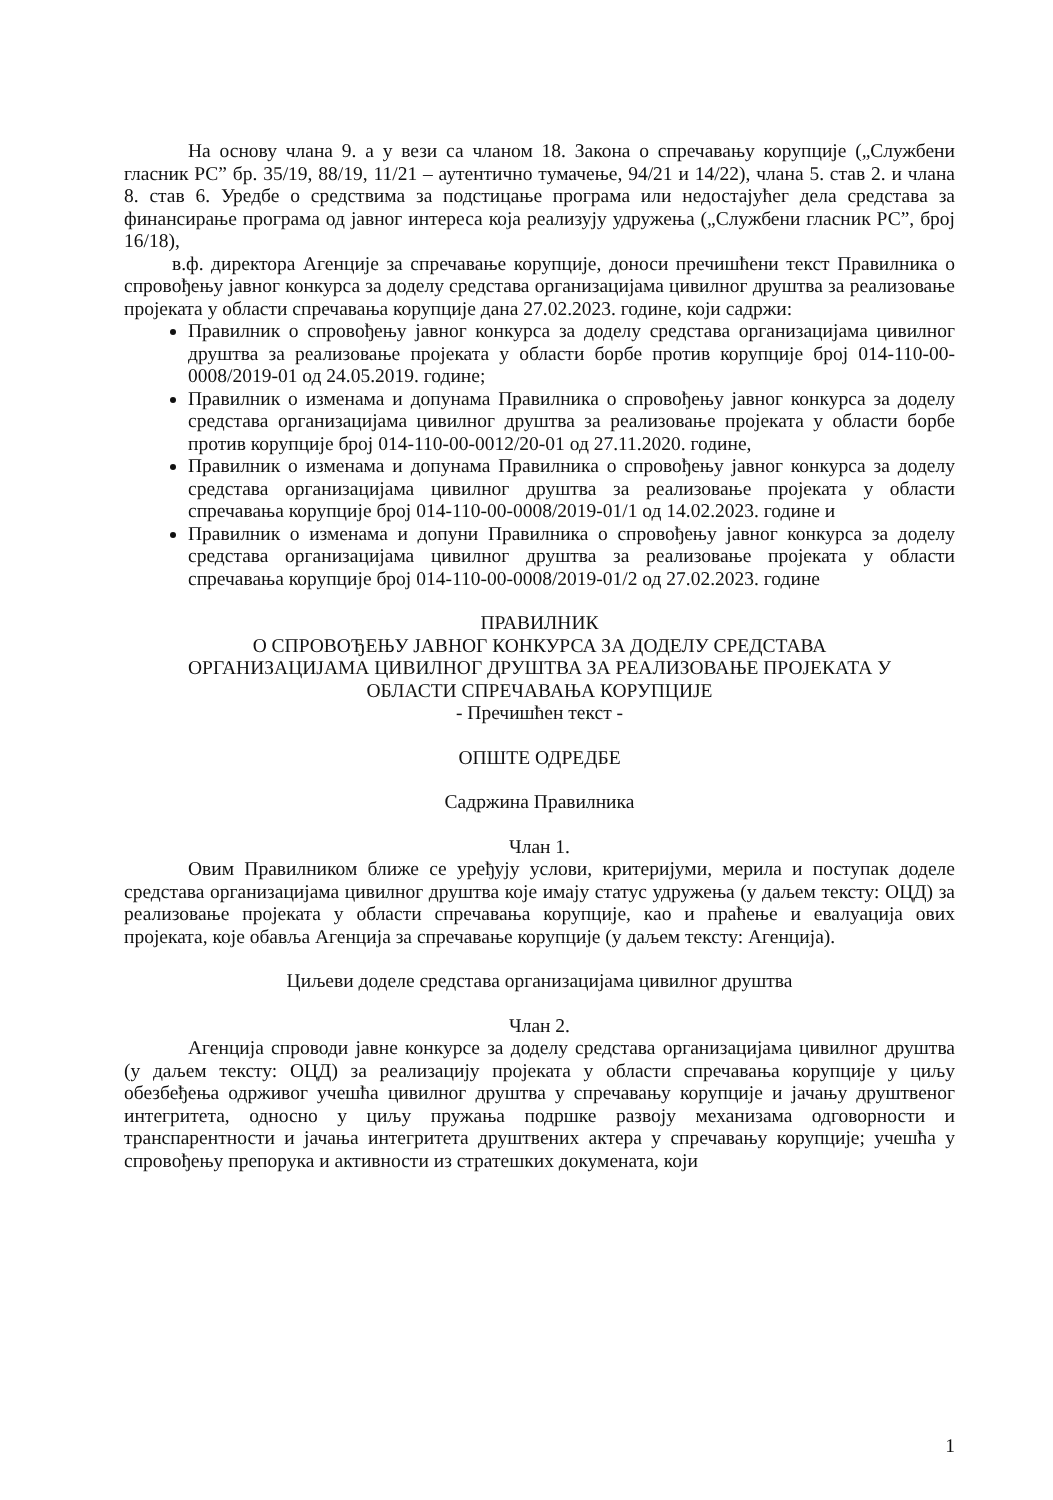На основу члана 9. а у вези са чланом 18. Закона о спречавању корупције („Службени гласник РС” бр. 35/19, 88/19, 11/21 – аутентично тумачење, 94/21 и 14/22), члана 5. став 2. и члана 8. став 6. Уредбе о средствима за подстицање програма или недостајућег дела средстава за финансирање програма од јавног интереса која реализују удружења („Службени гласник РС”, број 16/18),
в.ф. директора Агенције за спречавање корупције, доноси пречишћени текст Правилника о спровођењу јавног конкурса за доделу средстава организацијама цивилног друштва за реализовање пројеката у области спречавања корупције дана 27.02.2023. године, који садржи:
Правилник о спровођењу јавног конкурса за доделу средстава организацијама цивилног друштва за реализовање пројеката у области борбе против корупције број 014-110-00-0008/2019-01 од 24.05.2019. године;
Правилник о изменама и допунама Правилника о спровођењу јавног конкурса за доделу средстава организацијама цивилног друштва за реализовање пројеката у области борбе против корупције број 014-110-00-0012/20-01 од 27.11.2020. године,
Правилник о изменама и допунама Правилника о спровођењу јавног конкурса за доделу средстава организацијама цивилног друштва за реализовање пројеката у области спречавања корупције број 014-110-00-0008/2019-01/1 од 14.02.2023. године и
Правилник о изменама и допуни Правилника о спровођењу јавног конкурса за доделу средстава организацијама цивилног друштва за реализовање пројеката у области спречавања корупције број 014-110-00-0008/2019-01/2 од 27.02.2023. године
ПРАВИЛНИК
О СПРОВОЂЕЊУ ЈАВНОГ КОНКУРСА ЗА ДОДЕЛУ СРЕДСТАВА
ОРГАНИЗАЦИЈАМА ЦИВИЛНОГ ДРУШТВА ЗА РЕАЛИЗОВАЊЕ ПРОЈЕКАТА У
ОБЛАСТИ СПРЕЧАВАЊА КОРУПЦИЈЕ
- Пречишћен текст -
ОПШТЕ ОДРЕДБЕ
Садржина Правилника
Члан 1.
Овим Правилником ближе се уређују услови, критеријуми, мерила и поступак доделе средстава организацијама цивилног друштва које имају статус удружења (у даљем тексту: ОЦД) за реализовање пројеката у области спречавања корупције, као и праћење и евалуација ових пројеката, које обавља Агенција за спречавање корупције (у даљем тексту: Агенција).
Циљеви доделе средстава организацијама цивилног друштва
Члан 2.
Агенција спроводи јавне конкурсе за доделу средстава организацијама цивилног друштва (у даљем тексту: ОЦД) за реализацију пројеката у области спречавања корупције у циљу обезбеђења одрживог учешћа цивилног друштва у спречавању корупције и јачању друштвеног интегритета, односно у циљу пружања подршке развоју механизама одговорности и транспарентности и јачања интегритета друштвених актера у спречавању корупције; учешћа у спровођењу препорука и активности из стратешких докумената, који
1